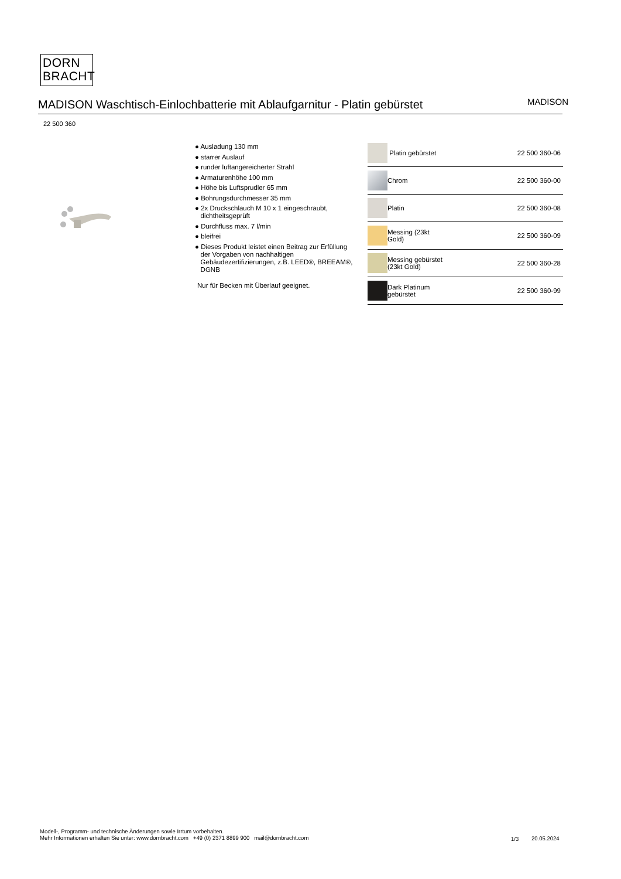DORN
BRACHT
MADISON Waschtisch-Einlochbatterie mit Ablaufgarnitur - Platin gebürstet
MADISON
22 500 360
● Ausladung 130 mm
● starrer Auslauf
● runder luftangereicherter Strahl
● Armaturenhöhe 100 mm
● Höhe bis Luftsprudler 65 mm
● Bohrungsdurchmesser 35 mm
● 2x Druckschlauch M 10 x 1 eingeschraubt,
dichtheitsgeprüft
● Durchfluss max. 7 l/min
● bleifrei
● Dieses Produkt leistet einen Beitrag zur Erfüllung
der Vorgaben von nachhaltigen
Gebäudezertifizierungen, z.B. LEED®, BREEAM®,
DGNB
Nur für Becken mit Überlauf geeignet.
| | Platin gebürstet | 22 500 360-06 |
| | Chrom | 22 500 360-00 |
| | Platin | 22 500 360-08 |
| | Messing (23kt Gold) | 22 500 360-09 |
| | Messing gebürstet (23kt Gold) | 22 500 360-28 |
| | Dark Platinum gebürstet | 22 500 360-99 |
Modell-, Programm- und technische Änderungen sowie Irrtum vorbehalten.
Mehr Informationen erhalten Sie unter: www.dornbracht.com +49 (0) 2371 8899 900 mail@dornbracht.com
1/3 20.05.2024